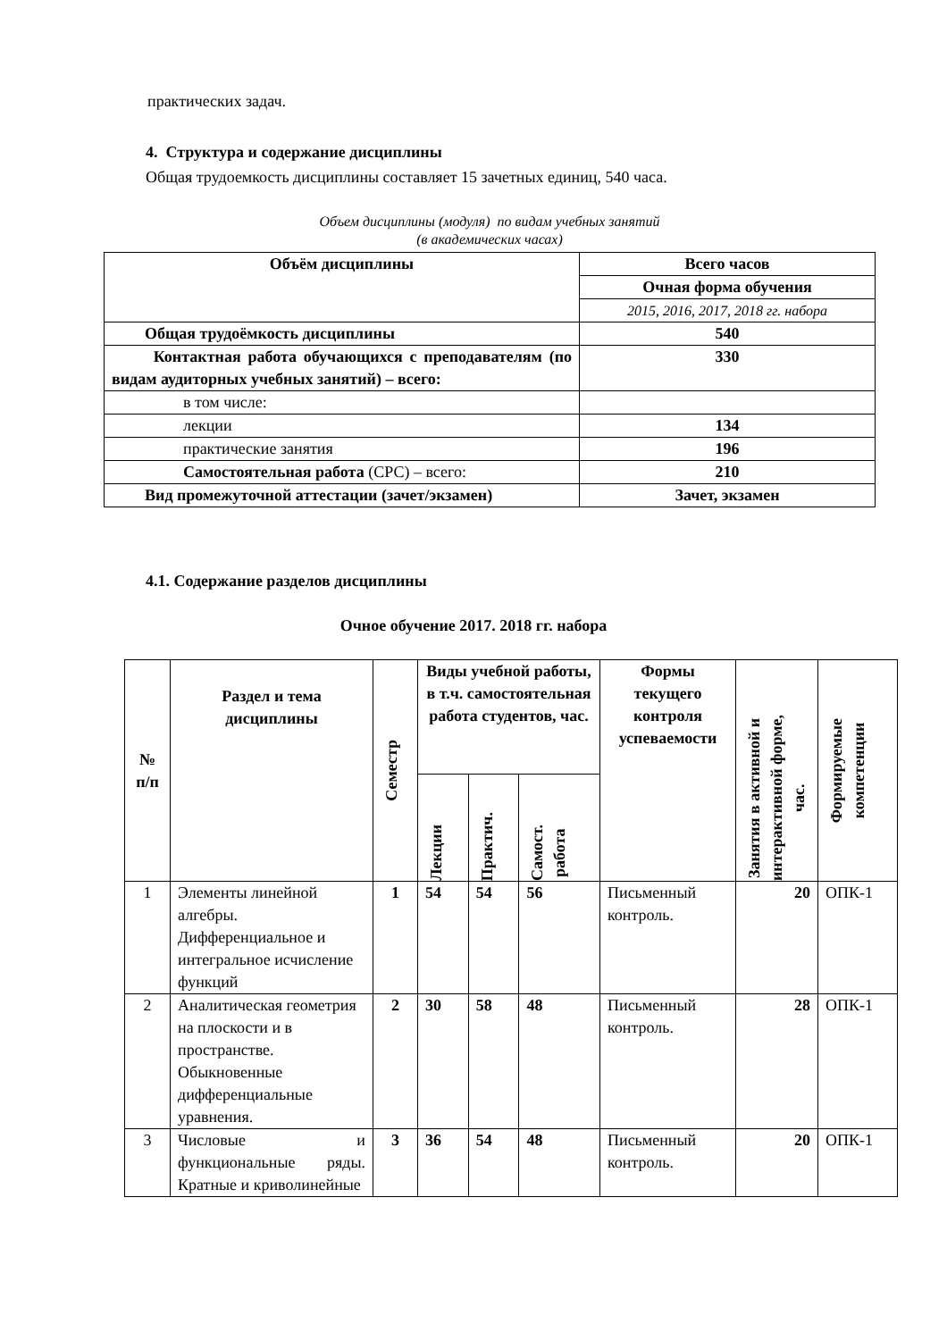практических задач.
4. Структура и содержание дисциплины
Общая трудоемкость дисциплины составляет 15 зачетных единиц, 540 часа.
Объем дисциплины (модуля) по видам учебных занятий
(в академических часах)
| Объём дисциплины | Всего часов |
| --- | --- |
| | Очная форма обучения |
| | 2015, 2016, 2017, 2018 гг. набора |
| Общая трудоёмкость дисциплины | 540 |
| Контактная работа обучающихся с преподавателям (по видам аудиторных учебных занятий) – всего: | 330 |
| в том числе: | |
| лекции | 134 |
| практические занятия | 196 |
| Самостоятельная работа (СРС) – всего: | 210 |
| Вид промежуточной аттестации (зачет/экзамен) | Зачет, экзамен |
4.1. Содержание разделов дисциплины
Очное обучение 2017. 2018 гг. набора
| № п/п | Раздел и тема дисциплины | Семестр | Виды учебной работы, в т.ч. самостоятельная работа студентов, час. | | | Формы текущего контроля успеваемости | Занятия в активной и интерактивной форме, час. | Формируемые компетенции |
| --- | --- | --- | --- | --- | --- | --- | --- | --- |
| | | | Лекции | Практич. | Самост. работа | | | |
| 1 | Элементы линейной алгебры. Дифференциальное и интегральное исчисление функций | 1 | 54 | 54 | 56 | Письменный контроль. | 20 | ОПК-1 |
| 2 | Аналитическая геометрия на плоскости и в пространстве. Обыкновенные дифференциальные уравнения. | 2 | 30 | 58 | 48 | Письменный контроль. | 28 | ОПК-1 |
| 3 | Числовые и функциональные ряды. Кратные и криволинейные | 3 | 36 | 54 | 48 | Письменный контроль. | 20 | ОПК-1 |